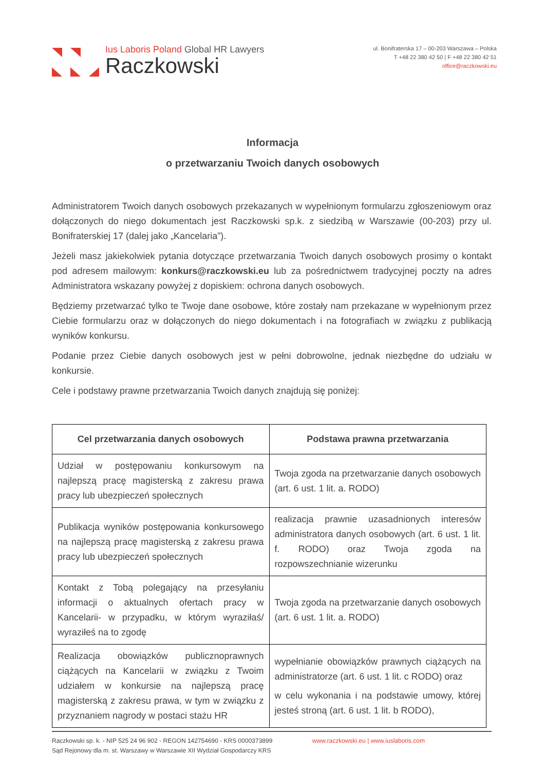Ius Laboris Poland Global HR Lawyers
Raczkowski
ul. Bonifraterska 17 – 00-203 Warszawa – Polska
T +48 22 380 42 50 | F +48 22 380 42 51
office@raczkowski.eu
Informacja
o przetwarzaniu Twoich danych osobowych
Administratorem Twoich danych osobowych przekazanych w wypełnionym formularzu zgłoszeniowym oraz dołączonych do niego dokumentach jest Raczkowski sp.k. z siedzibą w Warszawie (00-203) przy ul. Bonifraterskiej 17 (dalej jako „Kancelaria”).
Jeżeli masz jakiekolwiek pytania dotyczące przetwarzania Twoich danych osobowych prosimy o kontakt pod adresem mailowym: konkurs@raczkowski.eu lub za pośrednictwem tradycyjnej poczty na adres Administratora wskazany powyżej z dopiskiem: ochrona danych osobowych.
Będziemy przetwarzać tylko te Twoje dane osobowe, które zostały nam przekazane w wypełnionym przez Ciebie formularzu oraz w dołączonych do niego dokumentach i na fotografiach w związku z publikacją wyników konkursu.
Podanie przez Ciebie danych osobowych jest w pełni dobrowolne, jednak niezbędne do udziału w konkursie.
Cele i podstawy prawne przetwarzania Twoich danych znajdują się poniżej:
| Cel przetwarzania danych osobowych | Podstawa prawna przetwarzania |
| --- | --- |
| Udział w postępowaniu konkursowym na najlepszą pracę magisterską z zakresu prawa pracy lub ubezpieczeń społecznych | Twoja zgoda na przetwarzanie danych osobowych (art. 6 ust. 1 lit. a. RODO) |
| Publikacja wyników postępowania konkursowego na najlepszą pracę magisterską z zakresu prawa pracy lub ubezpieczeń społecznych | realizacja prawnie uzasadnionych interesów administratora danych osobowych (art. 6 ust. 1 lit. f. RODO) oraz Twoja zgoda na rozpowszechnianie wizerunku |
| Kontakt z Tobą polegający na przesyłaniu informacji o aktualnych ofertach pracy w Kancelarii- w przypadku, w którym wyraziłaś/ wyraziłeś na to zgodę | Twoja zgoda na przetwarzanie danych osobowych (art. 6 ust. 1 lit. a. RODO) |
| Realizacja obowiązków publicznoprawnych ciążących na Kancelarii w związku z Twoim udziałem w konkursie na najlepszą pracę magisterską z zakresu prawa, w tym w związku z przyznaniem nagrody w postaci stażu HR | wypełnianie obowiązków prawnych ciążących na administratorze (art. 6 ust. 1 lit. c RODO) oraz w celu wykonania i na podstawie umowy, której jesteś stroną (art. 6 ust. 1 lit. b RODO), |
Raczkowski sp. k. - NIP 525 24 96 902 - REGON 142754690 - KRS 0000373899
Sąd Rejonowy dla m. st. Warszawy w Warszawie XII Wydział Gospodarczy KRS
www.raczkowski.eu | www.iuslaboris.com